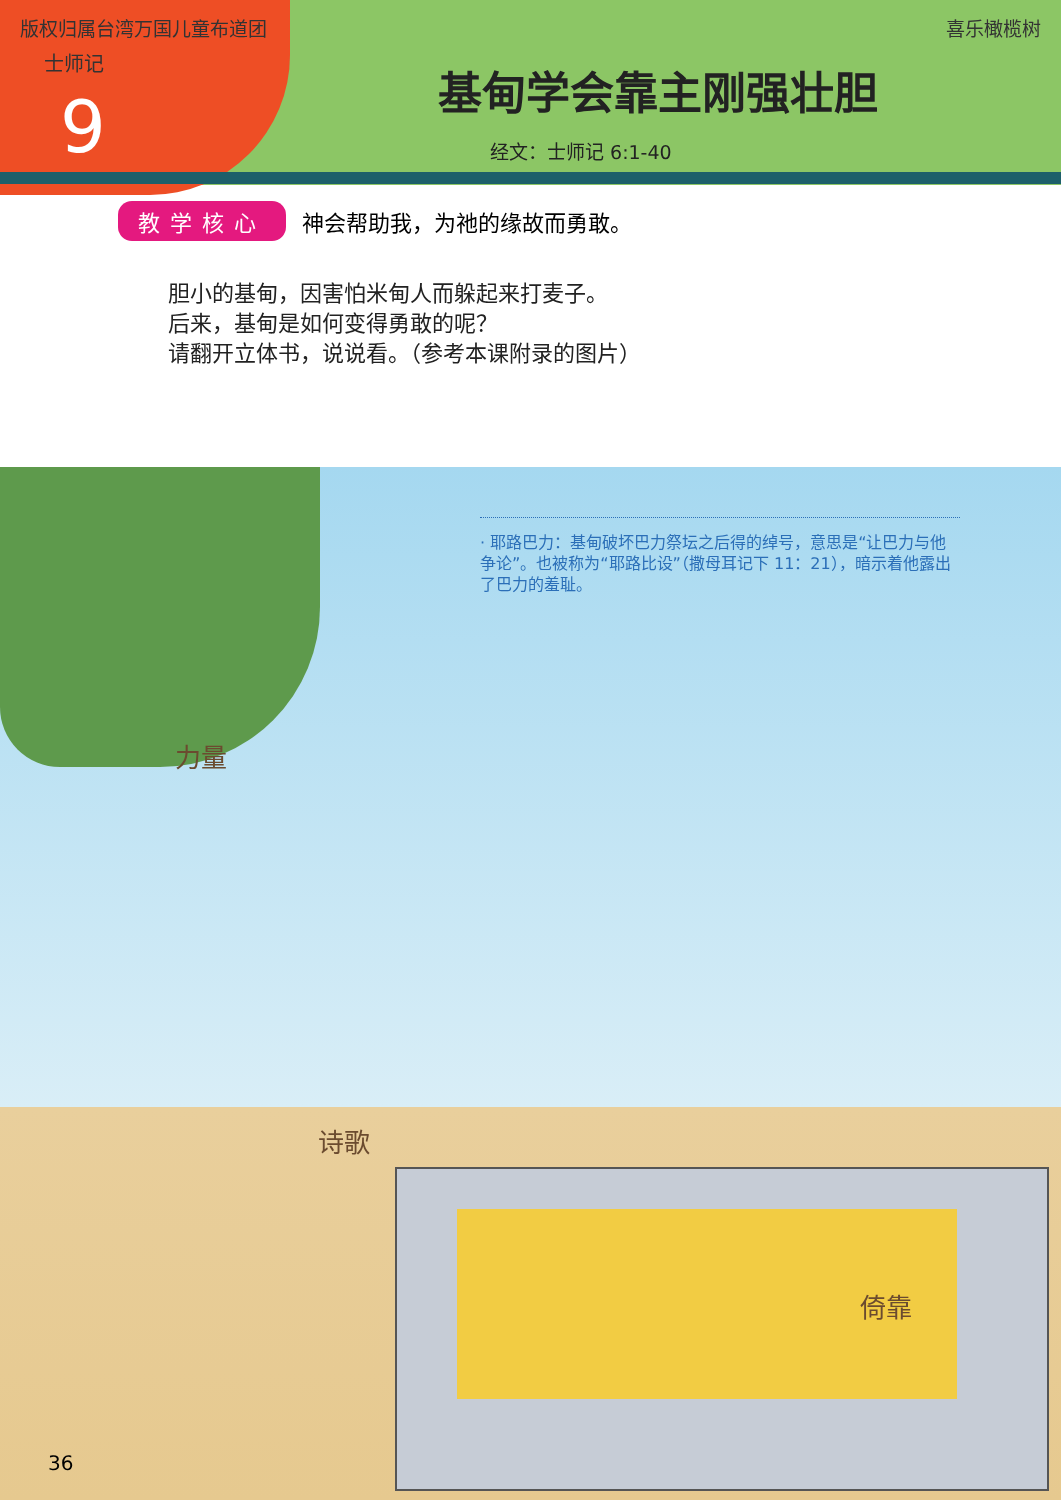版权归属台湾万国儿童布道团
士师记
9
喜乐橄榄树
基甸学会靠主刚强壮胆
经文：士师记 6:1-40
教学核心 神会帮助我，为祂的缘故而勇敢。
胆小的基甸，因害怕米甸人而躲起来打麦子。
后来，基甸是如何变得勇敢的呢？
请翻开立体书，说说看。（参考本课附录的图片）
· 耶路巴力：基甸破坏巴力祭坛之后得的绰号，意思是“让巴力与他争论”。也被称为“耶路比设”（撒母耳记下 11：21），暗示着他露出了巴力的羞耻。
力量
诗歌
倚靠
36